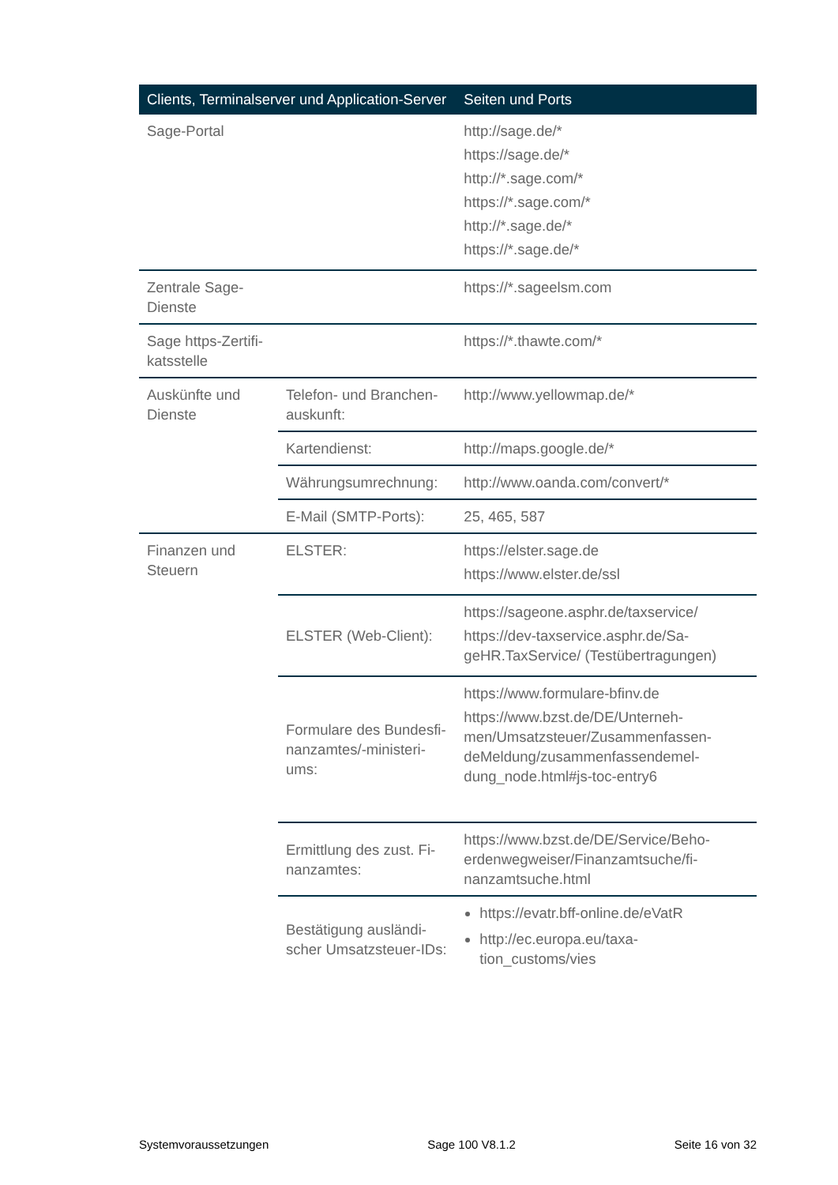| Clients, Terminalserver und Application-Server | | Seiten und Ports |
| --- | --- | --- |
| Sage-Portal | | http://sage.de/* https://sage.de/* http://*.sage.com/* https://*.sage.com/* http://*.sage.de/* https://*.sage.de/* |
| Zentrale Sage- Dienste | | https://*.sageelsm.com |
| Sage https-Zertifi- katsstelle | | https://*.thawte.com/* |
| Auskünfte und Dienste | Telefon- und Branchen-auskunft: | http://www.yellowmap.de/* |
| | Kartendienst: | http://maps.google.de/* |
| | Währungsumrechnung: | http://www.oanda.com/convert/* |
| | E-Mail (SMTP-Ports): | 25, 465, 587 |
| Finanzen und Steuern | ELSTER: | https://elster.sage.de https://www.elster.de/ssl |
| | ELSTER (Web-Client): | https://sageone.asphr.de/taxservice/ https://dev-taxservice.asphr.de/Sa-geHR.TaxService/ (Testübertragungen) |
| | Formulare des Bundesfi-nanzamtes/-ministeri-ums: | https://www.formulare-bfinv.de https://www.bzst.de/DE/Unterneh-men/Umsatzsteuer/Zusammenfassen-deMeldung/zusammenfassendemel-dung_node.html#js-toc-entry6 |
| | Ermittlung des zust. Fi-nanzamtes: | https://www.bzst.de/DE/Service/Beho-erdenwegweiser/Finanzamtsuche/fi-nanzamtsuche.html |
| | Bestätigung ausländi-scher Umsatzsteuer-IDs: | https://evatr.bff-online.de/eVatR http://ec.europa.eu/taxa-tion_customs/vies |
Systemvoraussetzungen Sage 100 V8.1.2 Seite 16 von 32